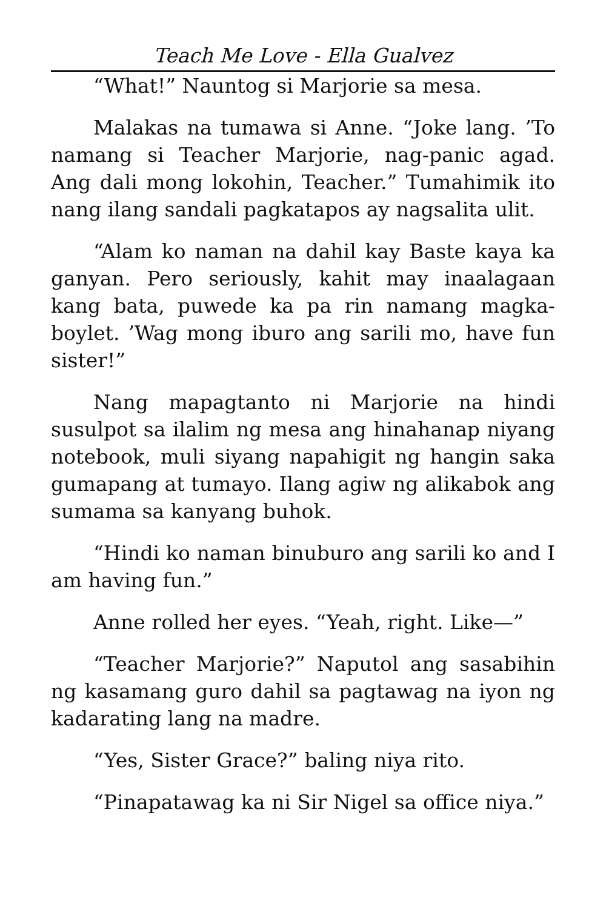Teach Me Love - Ella Gualvez
“What!” Nauntog si Marjorie sa mesa.
Malakas na tumawa si Anne. “Joke lang. ’To namang si Teacher Marjorie, nag-panic agad. Ang dali mong lokohin, Teacher.” Tumahimik ito nang ilang sandali pagkatapos ay nagsalita ulit.
“Alam ko naman na dahil kay Baste kaya ka ganyan. Pero seriously, kahit may inaalagaan kang bata, puwede ka pa rin namang magka-boylet. ’Wag mong iburo ang sarili mo, have fun sister!”
Nang mapagtanto ni Marjorie na hindi susulpot sa ilalim ng mesa ang hinahanap niyang notebook, muli siyang napahigit ng hangin saka gumapang at tumayo. Ilang agiw ng alikabok ang sumama sa kanyang buhok.
“Hindi ko naman binuburo ang sarili ko and I am having fun.”
Anne rolled her eyes. “Yeah, right. Like—”
“Teacher Marjorie?” Naputol ang sasabihin ng kasamang guro dahil sa pagtawag na iyon ng kadarating lang na madre.
“Yes, Sister Grace?” baling niya rito.
“Pinapatawag ka ni Sir Nigel sa office niya.”